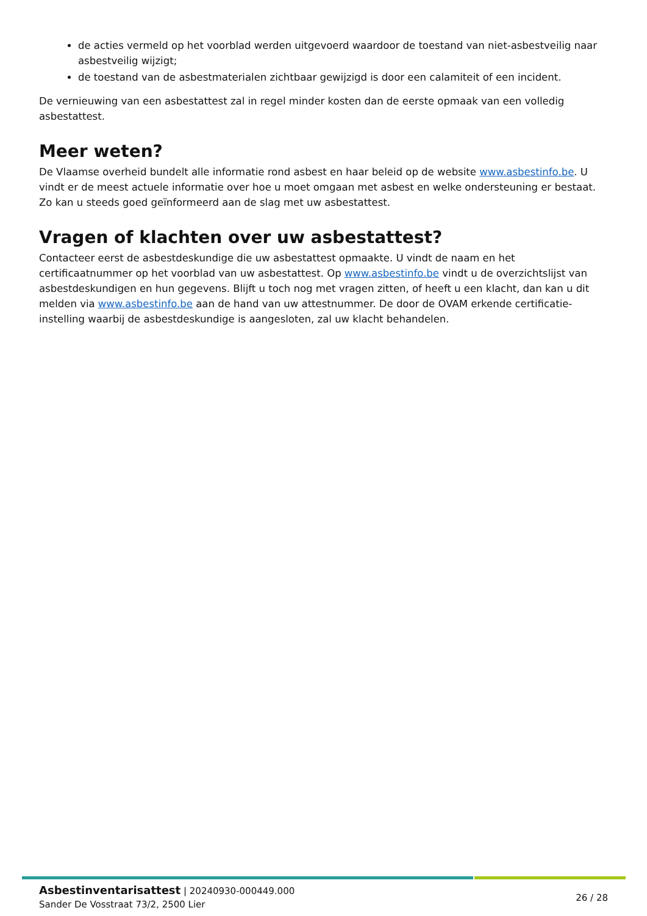de acties vermeld op het voorblad werden uitgevoerd waardoor de toestand van niet-asbestveilig naar asbestveilig wijzigt;
de toestand van de asbestmaterialen zichtbaar gewijzigd is door een calamiteit of een incident.
De vernieuwing van een asbestattest zal in regel minder kosten dan de eerste opmaak van een volledig asbestattest.
Meer weten?
De Vlaamse overheid bundelt alle informatie rond asbest en haar beleid op de website www.asbestinfo.be. U vindt er de meest actuele informatie over hoe u moet omgaan met asbest en welke ondersteuning er bestaat. Zo kan u steeds goed geïnformeerd aan de slag met uw asbestattest.
Vragen of klachten over uw asbestattest?
Contacteer eerst de asbestdeskundige die uw asbestattest opmaakte. U vindt de naam en het certificaatnummer op het voorblad van uw asbestattest. Op www.asbestinfo.be vindt u de overzichtslijst van asbestdeskundigen en hun gegevens. Blijft u toch nog met vragen zitten, of heeft u een klacht, dan kan u dit melden via www.asbestinfo.be aan de hand van uw attestnummer. De door de OVAM erkende certificatie-instelling waarbij de asbestdeskundige is aangesloten, zal uw klacht behandelen.
Asbestinventarisattest | 20240930-000449.000
Sander De Vosstraat 73/2, 2500 Lier
26 / 28